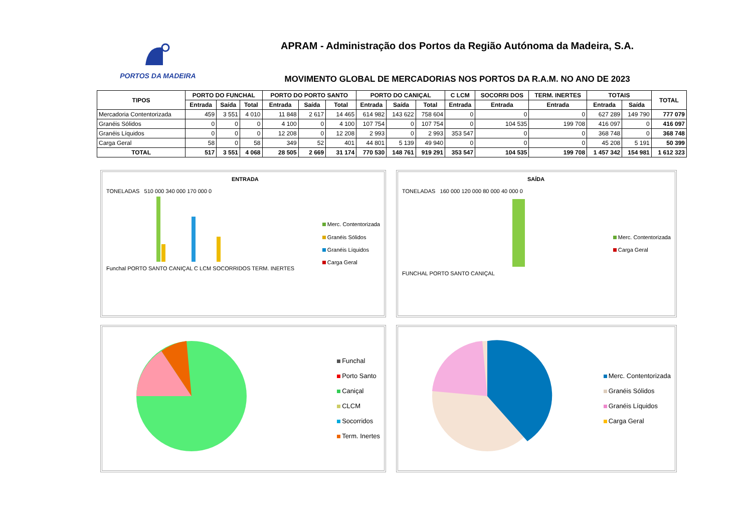PORTOS DA MADEIRA
APRAM - Administração dos Portos da Região Autónoma da Madeira, S.A.
MOVIMENTO GLOBAL DE MERCADORIAS NOS PORTOS DA R.A.M. NO ANO DE 2023
| TIPOS | PORTO DO FUNCHAL | | | PORTO DO PORTO SANTO | | | PORTO DO CANIÇAL | | | C LCM | SOCORRI DOS | TERM. INERTES | TOTAIS | | TOTAL |
| --- | --- | --- | --- | --- | --- | --- | --- | --- | --- | --- | --- | --- | --- | --- | --- |
| | Entrada | Saída | Total | Entrada | Saída | Total | Entrada | Saída | Total | Entrada | Entrada | Entrada | Entrada | Saída | |
| Mercadoria Contentorizada | 459 | 3 551 | 4 010 | 11 848 | 2 617 | 14 465 | 614 982 | 143 622 | 758 604 | 0 | 0 | 0 | 627 289 | 149 790 | 777 079 |
| Granéis Sólidos | 0 | 0 | 0 | 4 100 | 0 | 4 100 | 107 754 | 0 | 107 754 | 0 | 104 535 | 199 708 | 416 097 | 0 | 416 097 |
| Granéis Líquidos | 0 | 0 | 0 | 12 208 | 0 | 12 208 | 2 993 | 0 | 2 993 | 353 547 | 0 | 0 | 368 748 | 0 | 368 748 |
| Carga Geral | 58 | 0 | 58 | 349 | 52 | 401 | 44 801 | 5 139 | 49 940 | 0 | 0 | 0 | 45 208 | 5 191 | 50 399 |
| TOTAL | 517 | 3 551 | 4 068 | 28 505 | 2 669 | 31 174 | 770 530 | 148 761 | 919 291 | 353 547 | 104 535 | 199 708 | 1 457 342 | 154 981 | 1 612 323 |
ENTRADA
TONELADAS 510 000 340 000 170 000 0
Funchal PORTO SANTO CANIÇAL C LCM SOCORRIDOS TERM. INERTES
Merc. Contentorizada
Granéis Sólidos
Granéis Líquidos
Carga Geral
SAÍDA
TONELADAS 160 000 120 000 80 000 40 000 0
FUNCHAL PORTO SANTO CANIÇAL
Merc. Contentorizada
Carga Geral
Funchal
Porto Santo
Caniçal
CLCM
Socorridos
Term. Inertes
Merc. Contentorizada
Granéis Sólidos
Granéis Líquidos
Carga Geral